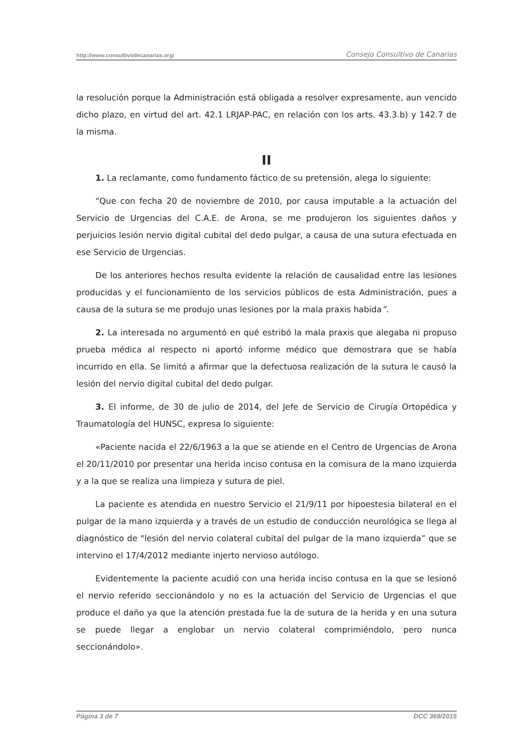http://www.consultivodecanarias.org/ Consejo Consultivo de Canarias
la resolución porque la Administración está obligada a resolver expresamente, aun vencido dicho plazo, en virtud del art. 42.1 LRJAP-PAC, en relación con los arts. 43.3.b) y 142.7 de la misma.
II
1. La reclamante, como fundamento fáctico de su pretensión, alega lo siguiente:
“Que con fecha 20 de noviembre de 2010, por causa imputable a la actuación del Servicio de Urgencias del C.A.E. de Arona, se me produjeron los siguientes daños y perjuicios lesión nervio digital cubital del dedo pulgar, a causa de una sutura efectuada en ese Servicio de Urgencias.
De los anteriores hechos resulta evidente la relación de causalidad entre las lesiones producidas y el funcionamiento de los servicios públicos de esta Administración, pues a causa de la sutura se me produjo unas lesiones por la mala praxis habida”.
2. La interesada no argumentó en qué estribó la mala praxis que alegaba ni propuso prueba médica al respecto ni aportó informe médico que demostrara que se había incurrido en ella. Se limitó a afirmar que la defectuosa realización de la sutura le causó la lesión del nervio digital cubital del dedo pulgar.
3. El informe, de 30 de julio de 2014, del Jefe de Servicio de Cirugía Ortopédica y Traumatología del HUNSC, expresa lo siguiente:
«Paciente nacida el 22/6/1963 a la que se atiende en el Centro de Urgencias de Arona el 20/11/2010 por presentar una herida inciso contusa en la comisura de la mano izquierda y a la que se realiza una limpieza y sutura de piel.
La paciente es atendida en nuestro Servicio el 21/9/11 por hipoestesia bilateral en el pulgar de la mano izquierda y a través de un estudio de conducción neurológica se llega al diagnóstico de "lesión del nervio colateral cubital del pulgar de la mano izquierda” que se intervino el 17/4/2012 mediante injerto nervioso autólogo.
Evidentemente la paciente acudió con una herida inciso contusa en la que se lesionó el nervio referido seccionándolo y no es la actuación del Servicio de Urgencias el que produce el daño ya que la atención prestada fue la de sutura de la herida y en una sutura se puede llegar a englobar un nervio colateral comprimiéndolo, pero nunca seccionándolo».
Página 3 de 7 DCC 369/2015